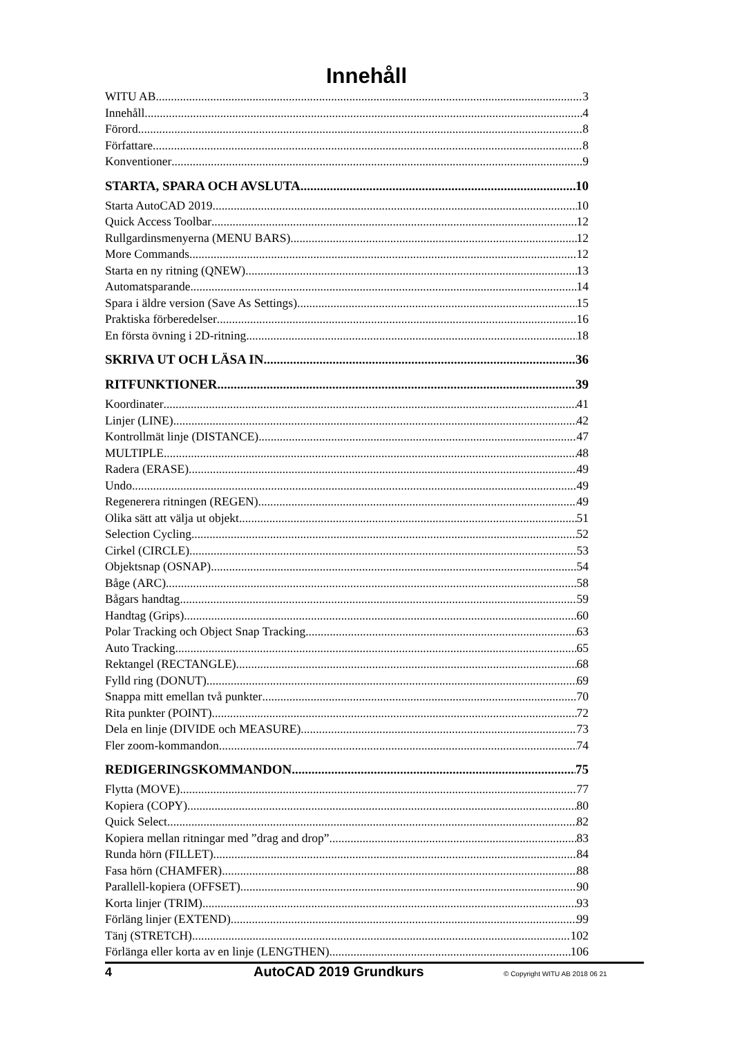Innehåll
WITU AB 3
Innehåll 4
Förord 8
Författare 8
Konventioner 9
STARTA, SPARA OCH AVSLUTA 10
Starta AutoCAD 2019 10
Quick Access Toolbar 12
Rullgardinsmenyerna (MENU BARS) 12
More Commands 12
Starta en ny ritning (QNEW) 13
Automatsparande 14
Spara i äldre version (Save As Settings) 15
Praktiska förberedelser 16
En första övning i 2D-ritning 18
SKRIVA UT OCH LÄSA IN 36
RITFUNKTIONER 39
Koordinater 41
Linjer (LINE) 42
Kontrollmät linje (DISTANCE) 47
MULTIPLE 48
Radera (ERASE) 49
Undo 49
Regenerera ritningen (REGEN) 49
Olika sätt att välja ut objekt 51
Selection Cycling 52
Cirkel (CIRCLE) 53
Objektsnap (OSNAP) 54
Båge (ARC) 58
Bågars handtag 59
Handtag (Grips) 60
Polar Tracking och Object Snap Tracking 63
Auto Tracking 65
Rektangel (RECTANGLE) 68
Fylld ring (DONUT) 69
Snappa mitt emellan två punkter 70
Rita punkter (POINT) 72
Dela en linje (DIVIDE och MEASURE) 73
Fler zoom-kommandon 74
REDIGERINGSKOMMANDON 75
Flytta (MOVE) 77
Kopiera (COPY) 80
Quick Select 82
Kopiera mellan ritningar med ”drag and drop” 83
Runda hörn (FILLET) 84
Fasa hörn (CHAMFER) 88
Parallell-kopiera (OFFSET) 90
Korta linjer (TRIM) 93
Förläng linjer (EXTEND) 99
Tänj (STRETCH) 102
Förlänga eller korta av en linje (LENGTHEN) 106
4 AutoCAD 2019 Grundkurs © Copyright WITU AB 2018 06 21